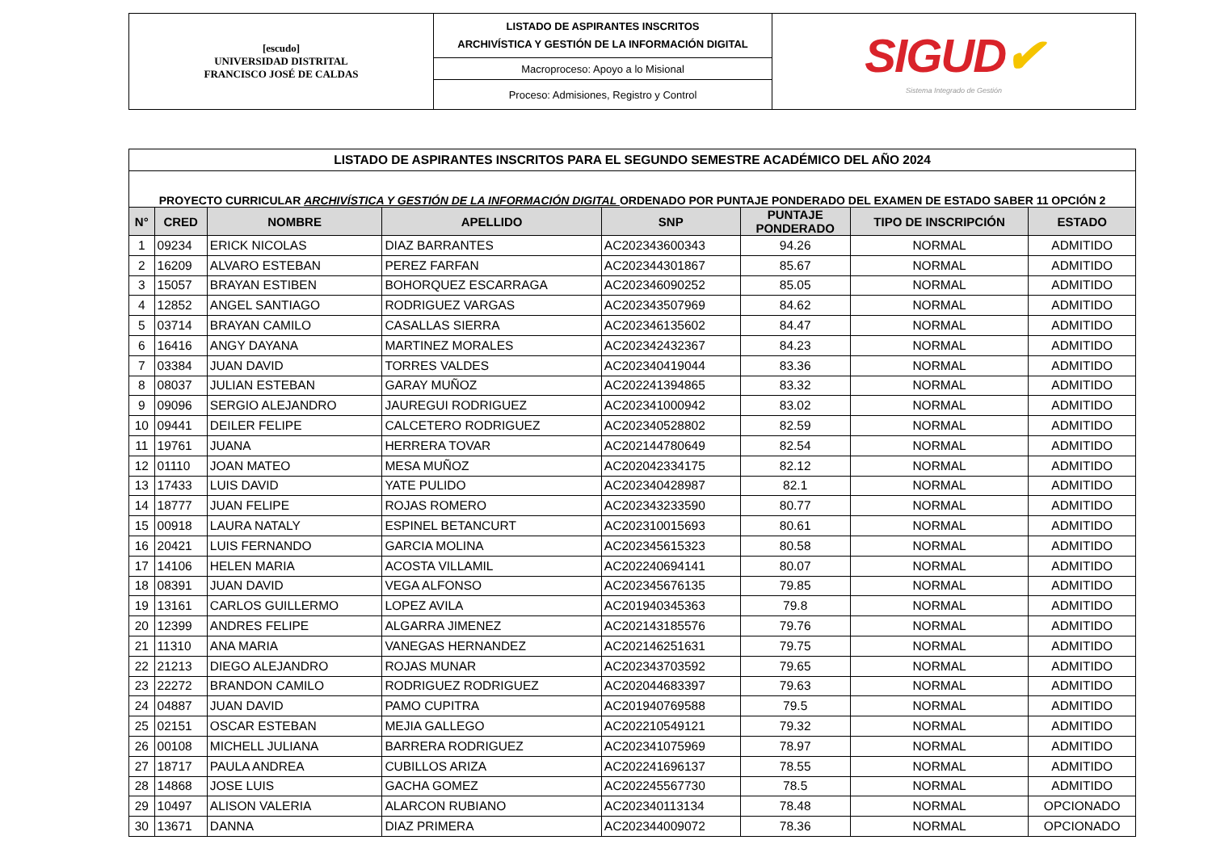| [escudo] UNIVERSIDAD DISTRITAL FRANCISCO JOSÉ DE CALDAS | LISTADO DE ASPIRANTES INSCRITOS ARCHIVÍSTICA Y GESTIÓN DE LA INFORMACIÓN DIGITAL | SIGUD ✔ Sistema Integrado de Gestión |
| | Macroproceso: Apoyo a lo Misional | |
| | Proceso: Admisiones, Registro y Control | |
| LISTADO DE ASPIRANTES INSCRITOS PARA EL SEGUNDO SEMESTRE ACADÉMICO DEL AÑO 2024 | | | | | | | |
| PROYECTO CURRICULAR ARCHIVÍSTICA Y GESTIÓN DE LA INFORMACIÓN DIGITAL ORDENADO POR PUNTAJE PONDERADO DEL EXAMEN DE ESTADO SABER 11 OPCIÓN 2 | | | | | | | |
| N° | CRED | NOMBRE | APELLIDO | SNP | PUNTAJE PONDERADO | TIPO DE INSCRIPCIÓN | ESTADO |
| 1 | 09234 | ERICK NICOLAS | DIAZ BARRANTES | AC202343600343 | 94.26 | NORMAL | ADMITIDO |
| 2 | 16209 | ALVARO ESTEBAN | PEREZ FARFAN | AC202344301867 | 85.67 | NORMAL | ADMITIDO |
| 3 | 15057 | BRAYAN ESTIBEN | BOHORQUEZ ESCARRAGA | AC202346090252 | 85.05 | NORMAL | ADMITIDO |
| 4 | 12852 | ANGEL SANTIAGO | RODRIGUEZ VARGAS | AC202343507969 | 84.62 | NORMAL | ADMITIDO |
| 5 | 03714 | BRAYAN CAMILO | CASALLAS SIERRA | AC202346135602 | 84.47 | NORMAL | ADMITIDO |
| 6 | 16416 | ANGY DAYANA | MARTINEZ MORALES | AC202342432367 | 84.23 | NORMAL | ADMITIDO |
| 7 | 03384 | JUAN DAVID | TORRES VALDES | AC202340419044 | 83.36 | NORMAL | ADMITIDO |
| 8 | 08037 | JULIAN ESTEBAN | GARAY MUÑOZ | AC202241394865 | 83.32 | NORMAL | ADMITIDO |
| 9 | 09096 | SERGIO ALEJANDRO | JAUREGUI RODRIGUEZ | AC202341000942 | 83.02 | NORMAL | ADMITIDO |
| 10 | 09441 | DEILER FELIPE | CALCETERO RODRIGUEZ | AC202340528802 | 82.59 | NORMAL | ADMITIDO |
| 11 | 19761 | JUANA | HERRERA TOVAR | AC202144780649 | 82.54 | NORMAL | ADMITIDO |
| 12 | 01110 | JOAN MATEO | MESA MUÑOZ | AC202042334175 | 82.12 | NORMAL | ADMITIDO |
| 13 | 17433 | LUIS DAVID | YATE PULIDO | AC202340428987 | 82.1 | NORMAL | ADMITIDO |
| 14 | 18777 | JUAN FELIPE | ROJAS ROMERO | AC202343233590 | 80.77 | NORMAL | ADMITIDO |
| 15 | 00918 | LAURA NATALY | ESPINEL BETANCURT | AC202310015693 | 80.61 | NORMAL | ADMITIDO |
| 16 | 20421 | LUIS FERNANDO | GARCIA MOLINA | AC202345615323 | 80.58 | NORMAL | ADMITIDO |
| 17 | 14106 | HELEN MARIA | ACOSTA VILLAMIL | AC202240694141 | 80.07 | NORMAL | ADMITIDO |
| 18 | 08391 | JUAN DAVID | VEGA ALFONSO | AC202345676135 | 79.85 | NORMAL | ADMITIDO |
| 19 | 13161 | CARLOS GUILLERMO | LOPEZ AVILA | AC201940345363 | 79.8 | NORMAL | ADMITIDO |
| 20 | 12399 | ANDRES FELIPE | ALGARRA JIMENEZ | AC202143185576 | 79.76 | NORMAL | ADMITIDO |
| 21 | 11310 | ANA MARIA | VANEGAS HERNANDEZ | AC202146251631 | 79.75 | NORMAL | ADMITIDO |
| 22 | 21213 | DIEGO ALEJANDRO | ROJAS MUNAR | AC202343703592 | 79.65 | NORMAL | ADMITIDO |
| 23 | 22272 | BRANDON CAMILO | RODRIGUEZ RODRIGUEZ | AC202044683397 | 79.63 | NORMAL | ADMITIDO |
| 24 | 04887 | JUAN DAVID | PAMO CUPITRA | AC201940769588 | 79.5 | NORMAL | ADMITIDO |
| 25 | 02151 | OSCAR ESTEBAN | MEJIA GALLEGO | AC202210549121 | 79.32 | NORMAL | ADMITIDO |
| 26 | 00108 | MICHELL JULIANA | BARRERA RODRIGUEZ | AC202341075969 | 78.97 | NORMAL | ADMITIDO |
| 27 | 18717 | PAULA ANDREA | CUBILLOS ARIZA | AC202241696137 | 78.55 | NORMAL | ADMITIDO |
| 28 | 14868 | JOSE LUIS | GACHA GOMEZ | AC202245567730 | 78.5 | NORMAL | ADMITIDO |
| 29 | 10497 | ALISON VALERIA | ALARCON RUBIANO | AC202340113134 | 78.48 | NORMAL | OPCIONADO |
| 30 | 13671 | DANNA | DIAZ PRIMERA | AC202344009072 | 78.36 | NORMAL | OPCIONADO |